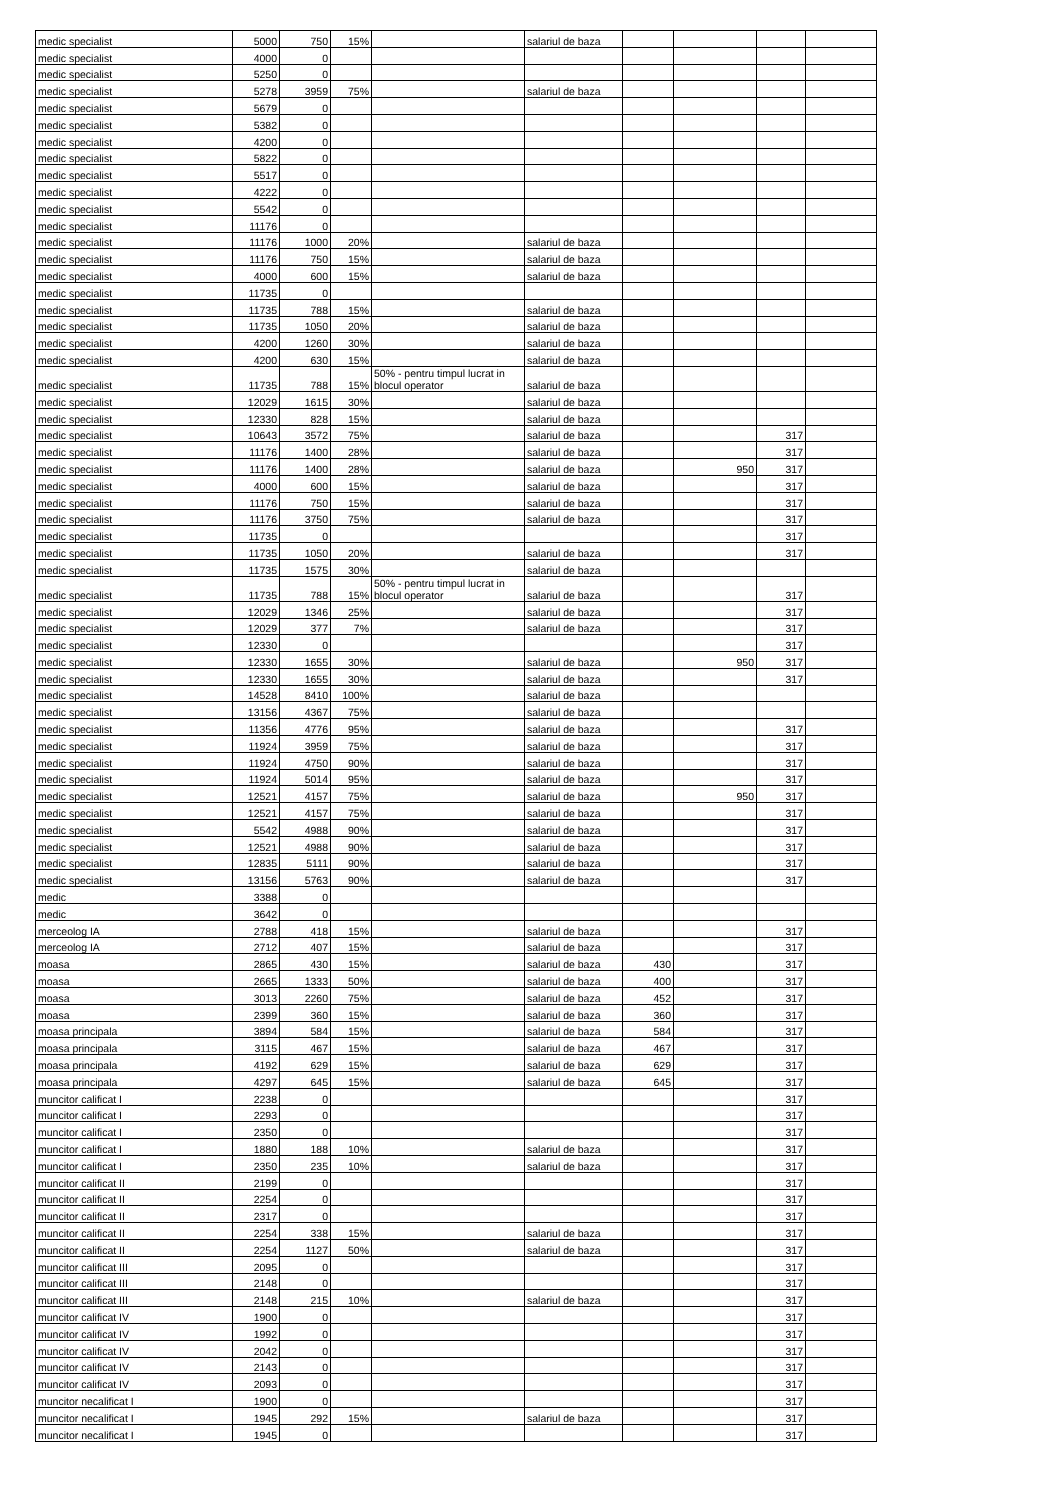| medic specialist | 5000 | 750 | 15% | | salariul de baza | | | | |
| medic specialist | 4000 | 0 | | | | | | | |
| medic specialist | 5250 | 0 | | | | | | | |
| medic specialist | 5278 | 3959 | 75% | | salariul de baza | | | | |
| medic specialist | 5679 | 0 | | | | | | | |
| medic specialist | 5382 | 0 | | | | | | | |
| medic specialist | 4200 | 0 | | | | | | | |
| medic specialist | 5822 | 0 | | | | | | | |
| medic specialist | 5517 | 0 | | | | | | | |
| medic specialist | 4222 | 0 | | | | | | | |
| medic specialist | 5542 | 0 | | | | | | | |
| medic specialist | 11176 | 0 | | | | | | | |
| medic specialist | 11176 | 1000 | 20% | | salariul de baza | | | | |
| medic specialist | 11176 | 750 | 15% | | salariul de baza | | | | |
| medic specialist | 4000 | 600 | 15% | | salariul de baza | | | | |
| medic specialist | 11735 | 0 | | | | | | | |
| medic specialist | 11735 | 788 | 15% | | salariul de baza | | | | |
| medic specialist | 11735 | 1050 | 20% | | salariul de baza | | | | |
| medic specialist | 4200 | 1260 | 30% | | salariul de baza | | | | |
| medic specialist | 4200 | 630 | 15% | | salariul de baza | | | | |
| medic specialist | 11735 | 788 | 15% | 50% - pentru timpul lucrat in blocul operator | salariul de baza | | | | |
| medic specialist | 12029 | 1615 | 30% | | salariul de baza | | | | |
| medic specialist | 12330 | 828 | 15% | | salariul de baza | | | | |
| medic specialist | 10643 | 3572 | 75% | | salariul de baza | | | 317 | |
| medic specialist | 11176 | 1400 | 28% | | salariul de baza | | | 317 | |
| medic specialist | 11176 | 1400 | 28% | | salariul de baza | | 950 | 317 | |
| medic specialist | 4000 | 600 | 15% | | salariul de baza | | | 317 | |
| medic specialist | 11176 | 750 | 15% | | salariul de baza | | | 317 | |
| medic specialist | 11176 | 3750 | 75% | | salariul de baza | | | 317 | |
| medic specialist | 11735 | 0 | | | | | | 317 | |
| medic specialist | 11735 | 1050 | 20% | | salariul de baza | | | 317 | |
| medic specialist | 11735 | 1575 | 30% | | salariul de baza | | | | |
| medic specialist | 11735 | 788 | 15% | 50% - pentru timpul lucrat in blocul operator | salariul de baza | | | 317 | |
| medic specialist | 12029 | 1346 | 25% | | salariul de baza | | | 317 | |
| medic specialist | 12029 | 377 | 7% | | salariul de baza | | | 317 | |
| medic specialist | 12330 | 0 | | | | | | 317 | |
| medic specialist | 12330 | 1655 | 30% | | salariul de baza | | 950 | 317 | |
| medic specialist | 12330 | 1655 | 30% | | salariul de baza | | | 317 | |
| medic specialist | 14528 | 8410 | 100% | | salariul de baza | | | | |
| medic specialist | 13156 | 4367 | 75% | | salariul de baza | | | | |
| medic specialist | 11356 | 4776 | 95% | | salariul de baza | | | 317 | |
| medic specialist | 11924 | 3959 | 75% | | salariul de baza | | | 317 | |
| medic specialist | 11924 | 4750 | 90% | | salariul de baza | | | 317 | |
| medic specialist | 11924 | 5014 | 95% | | salariul de baza | | | 317 | |
| medic specialist | 12521 | 4157 | 75% | | salariul de baza | | 950 | 317 | |
| medic specialist | 12521 | 4157 | 75% | | salariul de baza | | | 317 | |
| medic specialist | 5542 | 4988 | 90% | | salariul de baza | | | 317 | |
| medic specialist | 12521 | 4988 | 90% | | salariul de baza | | | 317 | |
| medic specialist | 12835 | 5111 | 90% | | salariul de baza | | | 317 | |
| medic specialist | 13156 | 5763 | 90% | | salariul de baza | | | 317 | |
| medic | 3388 | 0 | | | | | | | |
| medic | 3642 | 0 | | | | | | | |
| merceolog IA | 2788 | 418 | 15% | | salariul de baza | | | 317 | |
| merceolog IA | 2712 | 407 | 15% | | salariul de baza | | | 317 | |
| moasa | 2865 | 430 | 15% | | salariul de baza | 430 | | 317 | |
| moasa | 2665 | 1333 | 50% | | salariul de baza | 400 | | 317 | |
| moasa | 3013 | 2260 | 75% | | salariul de baza | 452 | | 317 | |
| moasa | 2399 | 360 | 15% | | salariul de baza | 360 | | 317 | |
| moasa principala | 3894 | 584 | 15% | | salariul de baza | 584 | | 317 | |
| moasa principala | 3115 | 467 | 15% | | salariul de baza | 467 | | 317 | |
| moasa principala | 4192 | 629 | 15% | | salariul de baza | 629 | | 317 | |
| moasa principala | 4297 | 645 | 15% | | salariul de baza | 645 | | 317 | |
| muncitor calificat I | 2238 | 0 | | | | | | 317 | |
| muncitor calificat I | 2293 | 0 | | | | | | 317 | |
| muncitor calificat I | 2350 | 0 | | | | | | 317 | |
| muncitor calificat I | 1880 | 188 | 10% | | salariul de baza | | | 317 | |
| muncitor calificat I | 2350 | 235 | 10% | | salariul de baza | | | 317 | |
| muncitor calificat II | 2199 | 0 | | | | | | 317 | |
| muncitor calificat II | 2254 | 0 | | | | | | 317 | |
| muncitor calificat II | 2317 | 0 | | | | | | 317 | |
| muncitor calificat II | 2254 | 338 | 15% | | salariul de baza | | | 317 | |
| muncitor calificat II | 2254 | 1127 | 50% | | salariul de baza | | | 317 | |
| muncitor calificat III | 2095 | 0 | | | | | | 317 | |
| muncitor calificat III | 2148 | 0 | | | | | | 317 | |
| muncitor calificat III | 2148 | 215 | 10% | | salariul de baza | | | 317 | |
| muncitor calificat IV | 1900 | 0 | | | | | | 317 | |
| muncitor calificat IV | 1992 | 0 | | | | | | 317 | |
| muncitor calificat IV | 2042 | 0 | | | | | | 317 | |
| muncitor calificat IV | 2143 | 0 | | | | | | 317 | |
| muncitor calificat IV | 2093 | 0 | | | | | | 317 | |
| muncitor necalificat I | 1900 | 0 | | | | | | 317 | |
| muncitor necalificat I | 1945 | 292 | 15% | | salariul de baza | | | 317 | |
| muncitor necalificat I | 1945 | 0 | | | | | | 317 | |